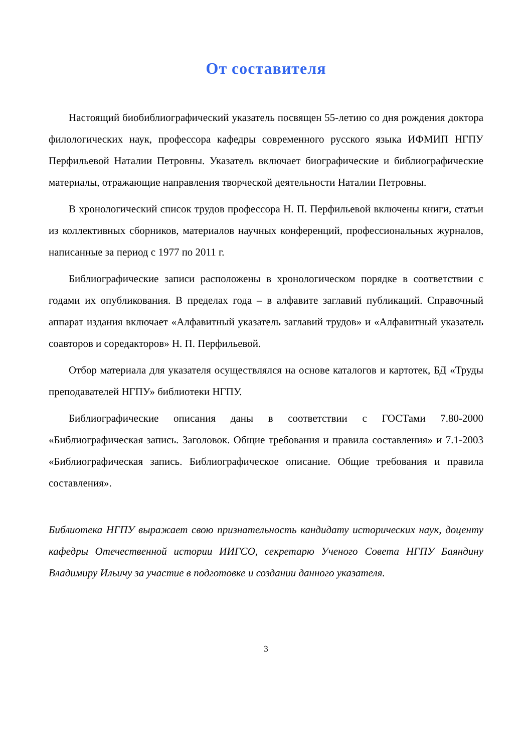От составителя
Настоящий биобиблиографический указатель посвящен 55-летию со дня рождения доктора филологических наук, профессора кафедры современного русского языка ИФМИП НГПУ Перфильевой Наталии Петровны. Указатель включает биографические и библиографические материалы, отражающие направления творческой деятельности Наталии Петровны.
В хронологический список трудов профессора Н. П. Перфильевой включены книги, статьи из коллективных сборников, материалов научных конференций, профессиональных журналов, написанные за период с 1977 по 2011 г.
Библиографические записи расположены в хронологическом порядке в соответствии с годами их опубликования. В пределах года – в алфавите заглавий публикаций. Справочный аппарат издания включает «Алфавитный указатель заглавий трудов» и «Алфавитный указатель соавторов и соредакторов» Н. П. Перфильевой.
Отбор материала для указателя осуществлялся на основе каталогов и картотек, БД «Труды преподавателей НГПУ» библиотеки НГПУ.
Библиографические описания даны в соответствии с ГОСТами 7.80-2000 «Библиографическая запись. Заголовок. Общие требования и правила составления» и 7.1-2003 «Библиографическая запись. Библиографическое описание. Общие требования и правила составления».
Библиотека НГПУ выражает свою признательность кандидату исторических наук, доценту кафедры Отечественной истории ИИГСО, секретарю Ученого Совета НГПУ Баяндину Владимиру Ильичу за участие в подготовке и создании данного указателя.
3